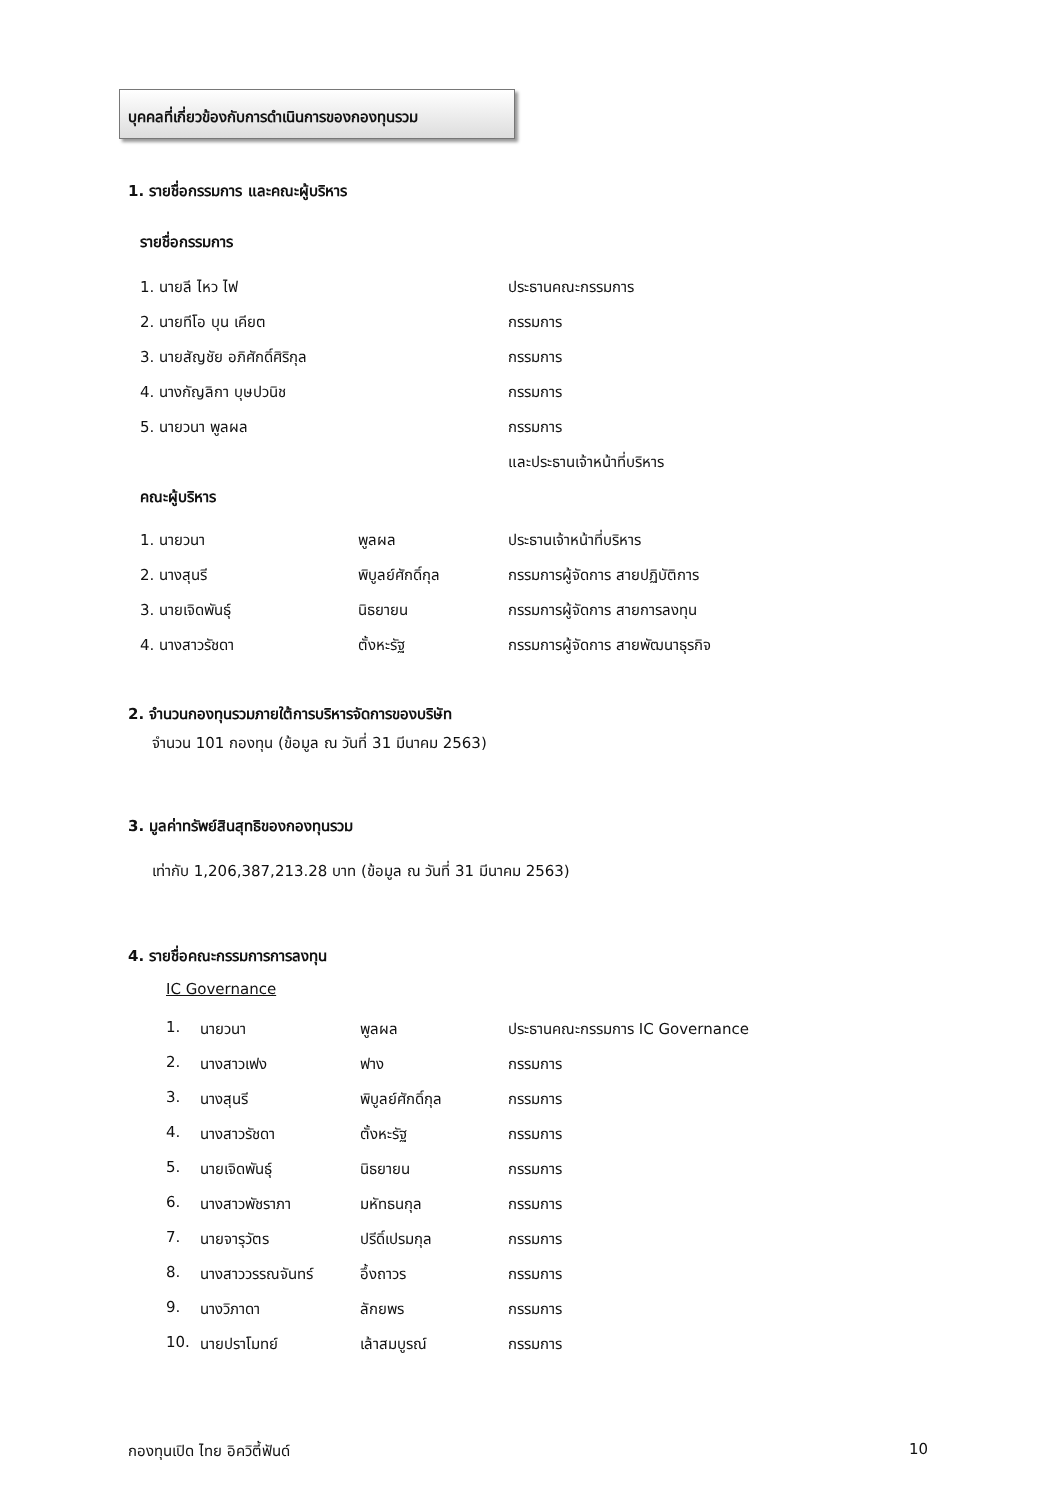บุคคลที่เกี่ยวข้องกับการดำเนินการของกองทุนรวม
1. รายชื่อกรรมการ และคณะผู้บริหาร
รายชื่อกรรมการ
| 1. นายลี ไหว ไฟ | ประธานคณะกรรมการ |
| 2. นายทีโอ บุน เคียต | กรรมการ |
| 3. นายสัญชัย อภิศักดิ์ศิริกุล | กรรมการ |
| 4. นางกัญลิกา บุษปวนิช | กรรมการ |
| 5. นายวนา พูลผล | กรรมการ |
| | และประธานเจ้าหน้าที่บริหาร |
คณะผู้บริหาร
| 1. นายวนา | พูลผล | ประธานเจ้าหน้าที่บริหาร |
| 2. นางสุนรี | พิบูลย์ศักดิ์กุล | กรรมการผู้จัดการ สายปฏิบัติการ |
| 3. นายเจิดพันธุ์ | นิธยายน | กรรมการผู้จัดการ สายการลงทุน |
| 4. นางสาวรัชดา | ตั้งหะรัฐ | กรรมการผู้จัดการ สายพัฒนาธุรกิจ |
2. จำนวนกองทุนรวมภายใต้การบริหารจัดการของบริษัท
จำนวน 101 กองทุน (ข้อมูล ณ วันที่ 31 มีนาคม 2563)
3. มูลค่าทรัพย์สินสุทธิของกองทุนรวม
เท่ากับ 1,206,387,213.28 บาท (ข้อมูล ณ วันที่ 31 มีนาคม 2563)
4. รายชื่อคณะกรรมการการลงทุน
IC Governance
| 1. | นายวนา | พูลผล | ประธานคณะกรรมการ IC Governance |
| 2. | นางสาวเฟง | ฟาง | กรรมการ |
| 3. | นางสุนรี | พิบูลย์ศักดิ์กุล | กรรมการ |
| 4. | นางสาวรัชดา | ตั้งหะรัฐ | กรรมการ |
| 5. | นายเจิดพันธุ์ | นิธยายน | กรรมการ |
| 6. | นางสาวพัชราภา | มหัทธนกุล | กรรมการ |
| 7. | นายจารุวัตร | ปรีดิ์เปรมกุล | กรรมการ |
| 8. | นางสาววรรณจันทร์ | อึ้งถาวร | กรรมการ |
| 9. | นางวิภาดา | ลักยพร | กรรมการ |
| 10. | นายปราโมทย์ | เล้าสมบูรณ์ | กรรมการ |
กองทุนเปิด ไทย อิควิตี้ฟันด์ 10